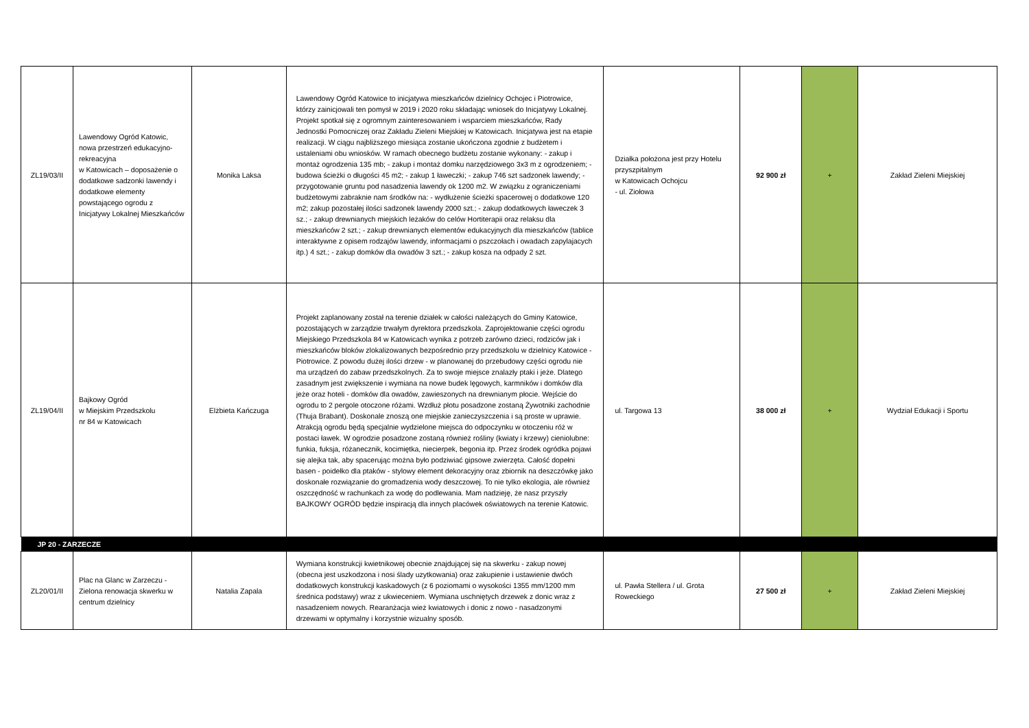| ZL19/03/II | Lawendowy Ogród Katowic, nowa przestrzeń edukacyjno-rekreacyjna w Katowicach – doposażenie o dodatkowe sadzonki lawendy i dodatkowe elementy powstającego ogrodu z Inicjatywy Lokalnej Mieszkańców | Monika Laksa | Lawendowy Ogród Katowice to inicjatywa mieszkańców dzielnicy Ochojec i Piotrowice, którzy zainicjowali ten pomysł w 2019 i 2020 roku składając wniosek do Inicjatywy Lokalnej. Projekt spotkał się z ogromnym zainteresowaniem i wsparciem mieszkańców, Rady Jednostki Pomocniczej oraz Zakładu Zieleni Miejskiej w Katowicach. Inicjatywa jest na etapie realizacji. W ciągu najbliższego miesiąca zostanie ukończona zgodnie z budżetem i ustaleniami obu wniosków. W ramach obecnego budżetu zostanie wykonany: - zakup i montaż ogrodzenia 135 mb; - zakup i montaż domku narzędziowego 3x3 m z ogrodzeniem; - budowa ścieżki o długości 45 m2; - zakup 1 ławeczki; - zakup 746 szt sadzonek lawendy; - przygotowanie gruntu pod nasadzenia lawendy ok 1200 m2. W związku z ograniczeniami budżetowymi zabraknie nam środków na: - wydłużenie ścieżki spacerowej o dodatkowe 120 m2; zakup pozostałej ilości sadzonek lawendy 2000 szt.; - zakup dodatkowych ławeczek 3 sz.; - zakup drewnianych miejskich leżaków do celów Hortiterapii oraz relaksu dla mieszkańców 2 szt.; - zakup drewnianych elementów edukacyjnych dla mieszkańców (tablice interaktywne z opisem rodzajów lawendy, informacjami o pszczołach i owadach zapylajacych itp.) 4 szt.; - zakup domków dla owadów 3 szt.; - zakup kosza na odpady 2 szt. | Działka położona jest przy Hotelu przyszpitalnym w Katowicach Ochojcu - ul. Ziołowa | 92 900 zł | + | Zakład Zieleni Miejskiej |
| ZL19/04/II | Bajkowy Ogród w Miejskim Przedszkolu nr 84 w Katowicach | Elżbieta Kańczuga | Projekt zaplanowany został na terenie działek w całości należących do Gminy Katowice, pozostających w zarządzie trwałym dyrektora przedszkola. Zaprojektowanie części ogrodu Miejskiego Przedszkola 84 w Katowicach wynika z potrzeb zarówno dzieci, rodziców jak i mieszkańców bloków zlokalizowanych bezpośrednio przy przedszkolu w dzielnicy Katowice - Piotrowice. Z powodu dużej ilości drzew - w planowanej do przebudowy części ogrodu nie ma urządzeń do zabaw przedszkolnych. Za to swoje miejsce znalazły ptaki i jeże. Dlatego zasadnym jest zwiększenie i wymiana na nowe budek lęgowych, karmników i domków dla jeże oraz hoteli - domków dla owadów, zawieszonych na drewnianym płocie. Wejście do ogrodu to 2 pergole otoczone różami. Wzdłuż płotu posadzone zostaną Żywotniki zachodnie (Thuja Brabant). Doskonale znoszą one miejskie zanieczyszczenia i są proste w uprawie. Atrakcją ogrodu będą specjalnie wydzielone miejsca do odpoczynku w otoczeniu róż w postaci ławek. W ogrodzie posadzone zostaną również rośliny (kwiaty i krzewy) cieniolubne: funkia, fuksja, różanecznik, kocimiętka, niecierpek, begonia itp. Przez środek ogródka pojawi się alejka tak, aby spacerując można było podziwiać gipsowe zwierzęta. Całość dopełni basen - poidełko dla ptaków - stylowy element dekoracyjny oraz zbiornik na deszczówkę jako doskonałe rozwiązanie do gromadzenia wody deszczowej. To nie tylko ekologia, ale również oszczędność w rachunkach za wodę do podlewania. Mam nadzieję, że nasz przyszły BAJKOWY OGRÓD będzie inspiracją dla innych placówek oświatowych na terenie Katowic. | ul. Targowa 13 | 38 000 zł | + | Wydział Edukacji i Sportu |
| JP 20 - ZARZECZE | | | | | | | |
| ZL20/01/II | Plac na Glanc w Zarzeczu - Zielona renowacja skwerku w centrum dzielnicy | Natalia Zapala | Wymiana konstrukcji kwietnikowej obecnie znajdującej się na skwerku - zakup nowej (obecna jest uszkodzona i nosi ślady uzytkowania) oraz zakupienie i ustawienie dwóch dodatkowych konstrukcji kaskadowych (z 6 poziomami o wysokości 1355 mm/1200 mm średnica podstawy) wraz z ukwieceniem. Wymiana uschniętych drzewek z donic wraz z nasadzeniem nowych. Rearanżacja wież kwiatowych i donic z nowo - nasadzonymi drzewami w optymalny i korzystnie wizualny sposób. | ul. Pawła Stellera / ul. Grota Roweckiego | 27 500 zł | + | Zakład Zieleni Miejskiej |